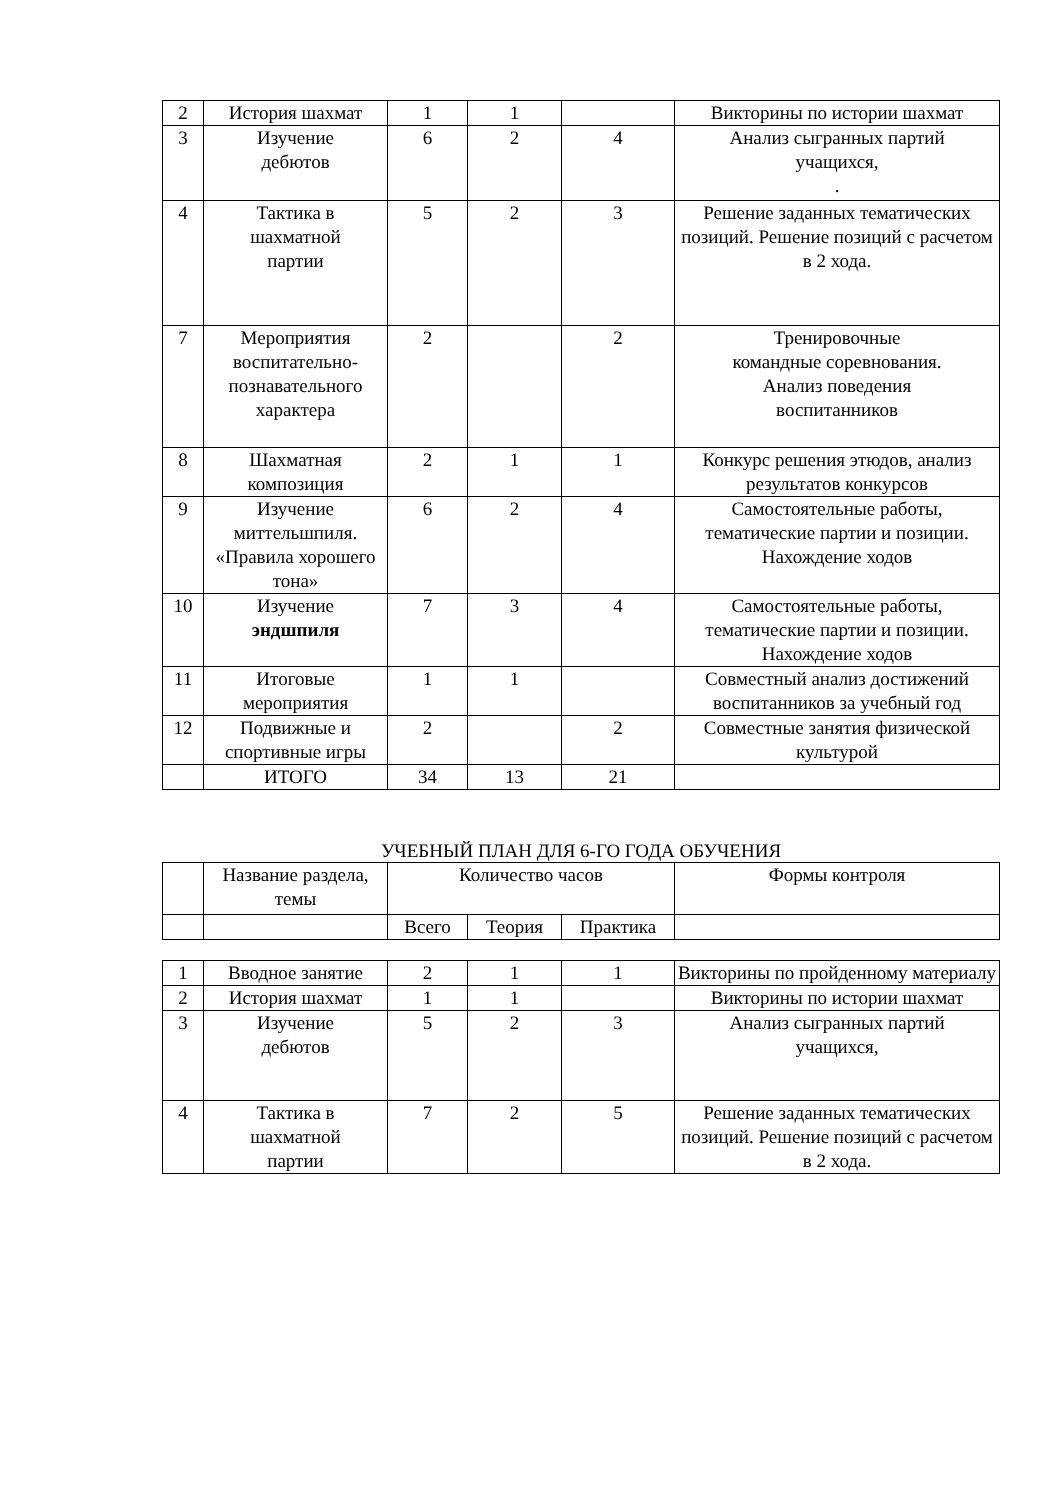| 2 | История шахмат | 1 | 1 | | Викторины по истории шахмат |
| 3 | Изучение дебютов | 6 | 2 | 4 | Анализ сыгранных партий учащихся, . |
| 4 | Тактика в шахматной партии | 5 | 2 | 3 | Решение заданных тематических позиций. Решение позиций с расчетом в 2 хода. |
| 7 | Мероприятия воспитательно-познавательного характера | 2 | | 2 | Тренировочные командные соревнования. Анализ поведения воспитанников |
| 8 | Шахматная композиция | 2 | 1 | 1 | Конкурс решения этюдов, анализ результатов конкурсов |
| 9 | Изучение миттельшпиля. «Правила хорошего тона» | 6 | 2 | 4 | Самостоятельные работы, тематические партии и позиции. Нахождение ходов |
| 10 | Изучение эндшпиля | 7 | 3 | 4 | Самостоятельные работы, тематические партии и позиции. Нахождение ходов |
| 11 | Итоговые мероприятия | 1 | 1 | | Совместный анализ достижений воспитанников за учебный год |
| 12 | Подвижные и спортивные игры | 2 | | 2 | Совместные занятия физической культурой |
| | ИТОГО | 34 | 13 | 21 | |
УЧЕБНЫЙ ПЛАН ДЛЯ 6-ГО ГОДА ОБУЧЕНИЯ
| | Название раздела, темы | Количество часов | | | Формы контроля |
| | | Всего | Теория | Практика | |
| 1 | Вводное занятие | 2 | 1 | 1 | Викторины по пройденному материалу |
| 2 | История шахмат | 1 | 1 | | Викторины по истории шахмат |
| 3 | Изучение дебютов | 5 | 2 | 3 | Анализ сыгранных партий учащихся, |
| 4 | Тактика в шахматной партии | 7 | 2 | 5 | Решение заданных тематических позиций. Решение позиций с расчетом в 2 хода. |